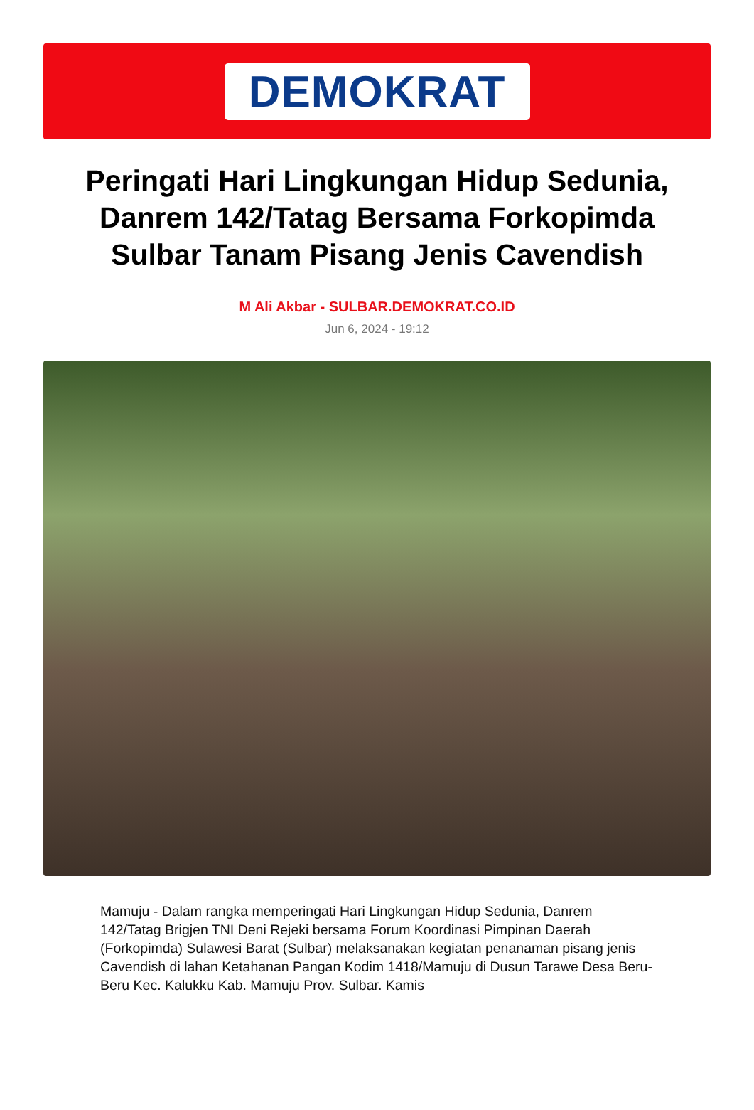DEMOKRAT
Peringati Hari Lingkungan Hidup Sedunia, Danrem 142/Tatag Bersama Forkopimda Sulbar Tanam Pisang Jenis Cavendish
M Ali Akbar - SULBAR.DEMOKRAT.CO.ID
Jun 6, 2024 - 19:12
Mamuju - Dalam rangka memperingati Hari Lingkungan Hidup Sedunia, Danrem 142/Tatag Brigjen TNI Deni Rejeki bersama Forum Koordinasi Pimpinan Daerah (Forkopimda) Sulawesi Barat (Sulbar) melaksanakan kegiatan penanaman pisang jenis Cavendish di lahan Ketahanan Pangan Kodim 1418/Mamuju di Dusun Tarawe Desa Beru-Beru Kec. Kalukku Kab. Mamuju Prov. Sulbar. Kamis